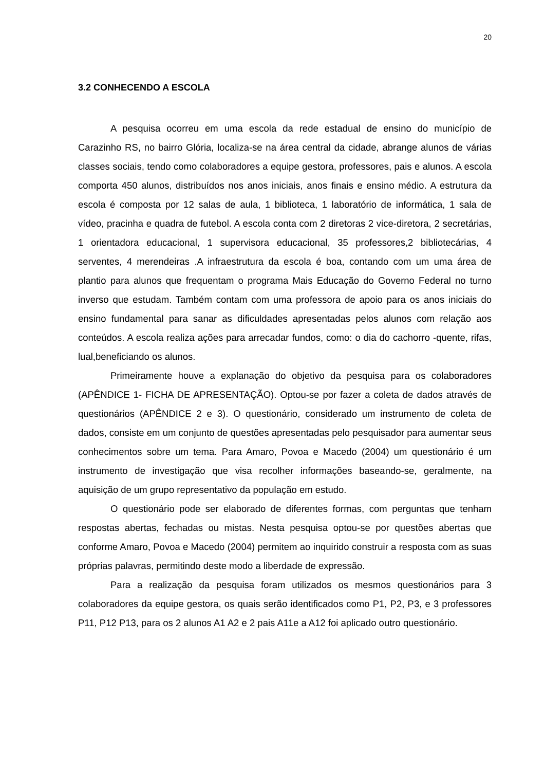20
3.2 CONHECENDO A ESCOLA
A pesquisa ocorreu em uma escola da rede estadual de ensino do município de Carazinho RS, no bairro Glória, localiza-se na área central da cidade, abrange alunos de várias classes sociais, tendo como colaboradores a equipe gestora, professores, pais e alunos. A escola comporta 450 alunos, distribuídos nos anos iniciais, anos finais e ensino médio. A estrutura da escola é composta por 12 salas de aula, 1 biblioteca, 1 laboratório de informática, 1 sala de vídeo, pracinha e quadra de futebol. A escola conta com 2 diretoras 2 vice-diretora, 2 secretárias, 1 orientadora educacional, 1 supervisora educacional, 35 professores,2 bibliotecárias, 4 serventes, 4 merendeiras .A infraestrutura da escola é boa, contando com um uma área de plantio para alunos que frequentam o programa Mais Educação do Governo Federal no turno inverso que estudam. Também contam com uma professora de apoio para os anos iniciais do ensino fundamental para sanar as dificuldades apresentadas pelos alunos com relação aos conteúdos. A escola realiza ações para arrecadar fundos, como: o dia do cachorro -quente, rifas, lual,beneficiando os alunos.
Primeiramente houve a explanação do objetivo da pesquisa para os colaboradores (APÊNDICE 1- FICHA DE APRESENTAÇÃO). Optou-se por fazer a coleta de dados através de questionários (APÊNDICE 2 e 3). O questionário, considerado um instrumento de coleta de dados, consiste em um conjunto de questões apresentadas pelo pesquisador para aumentar seus conhecimentos sobre um tema. Para Amaro, Povoa e Macedo (2004) um questionário é um instrumento de investigação que visa recolher informações baseando-se, geralmente, na aquisição de um grupo representativo da população em estudo.
O questionário pode ser elaborado de diferentes formas, com perguntas que tenham respostas abertas, fechadas ou mistas. Nesta pesquisa optou-se por questões abertas que conforme Amaro, Povoa e Macedo (2004) permitem ao inquirido construir a resposta com as suas próprias palavras, permitindo deste modo a liberdade de expressão.
Para a realização da pesquisa foram utilizados os mesmos questionários para 3 colaboradores da equipe gestora, os quais serão identificados como P1, P2, P3, e 3 professores P11, P12 P13, para os 2 alunos A1 A2 e 2 pais A11e a A12 foi aplicado outro questionário.